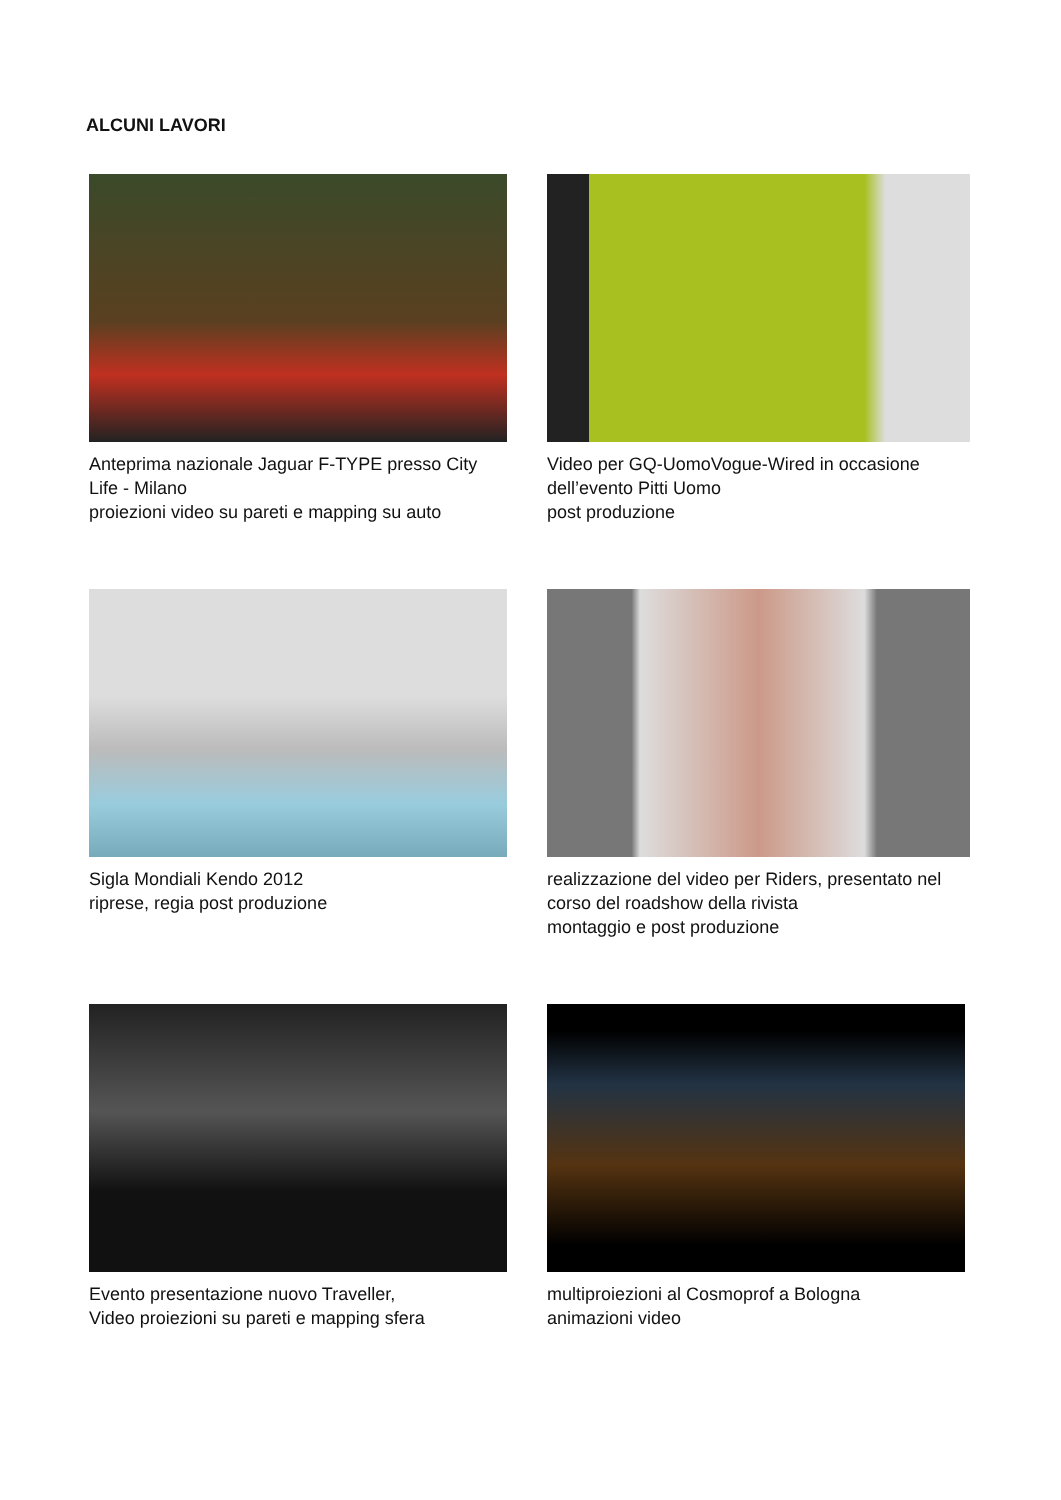ALCUNI LAVORI
Anteprima nazionale Jaguar F-TYPE presso City Life - Milano
proiezioni video su pareti e mapping su auto
Video per GQ-UomoVogue-Wired in occasione dell’evento Pitti Uomo
post produzione
Sigla Mondiali Kendo 2012
riprese, regia post produzione
realizzazione del video per Riders, presentato nel corso del roadshow della rivista
montaggio e post produzione
Evento presentazione nuovo Traveller,
Video proiezioni su pareti e mapping sfera
multiproiezioni al Cosmoprof a Bologna
animazioni video